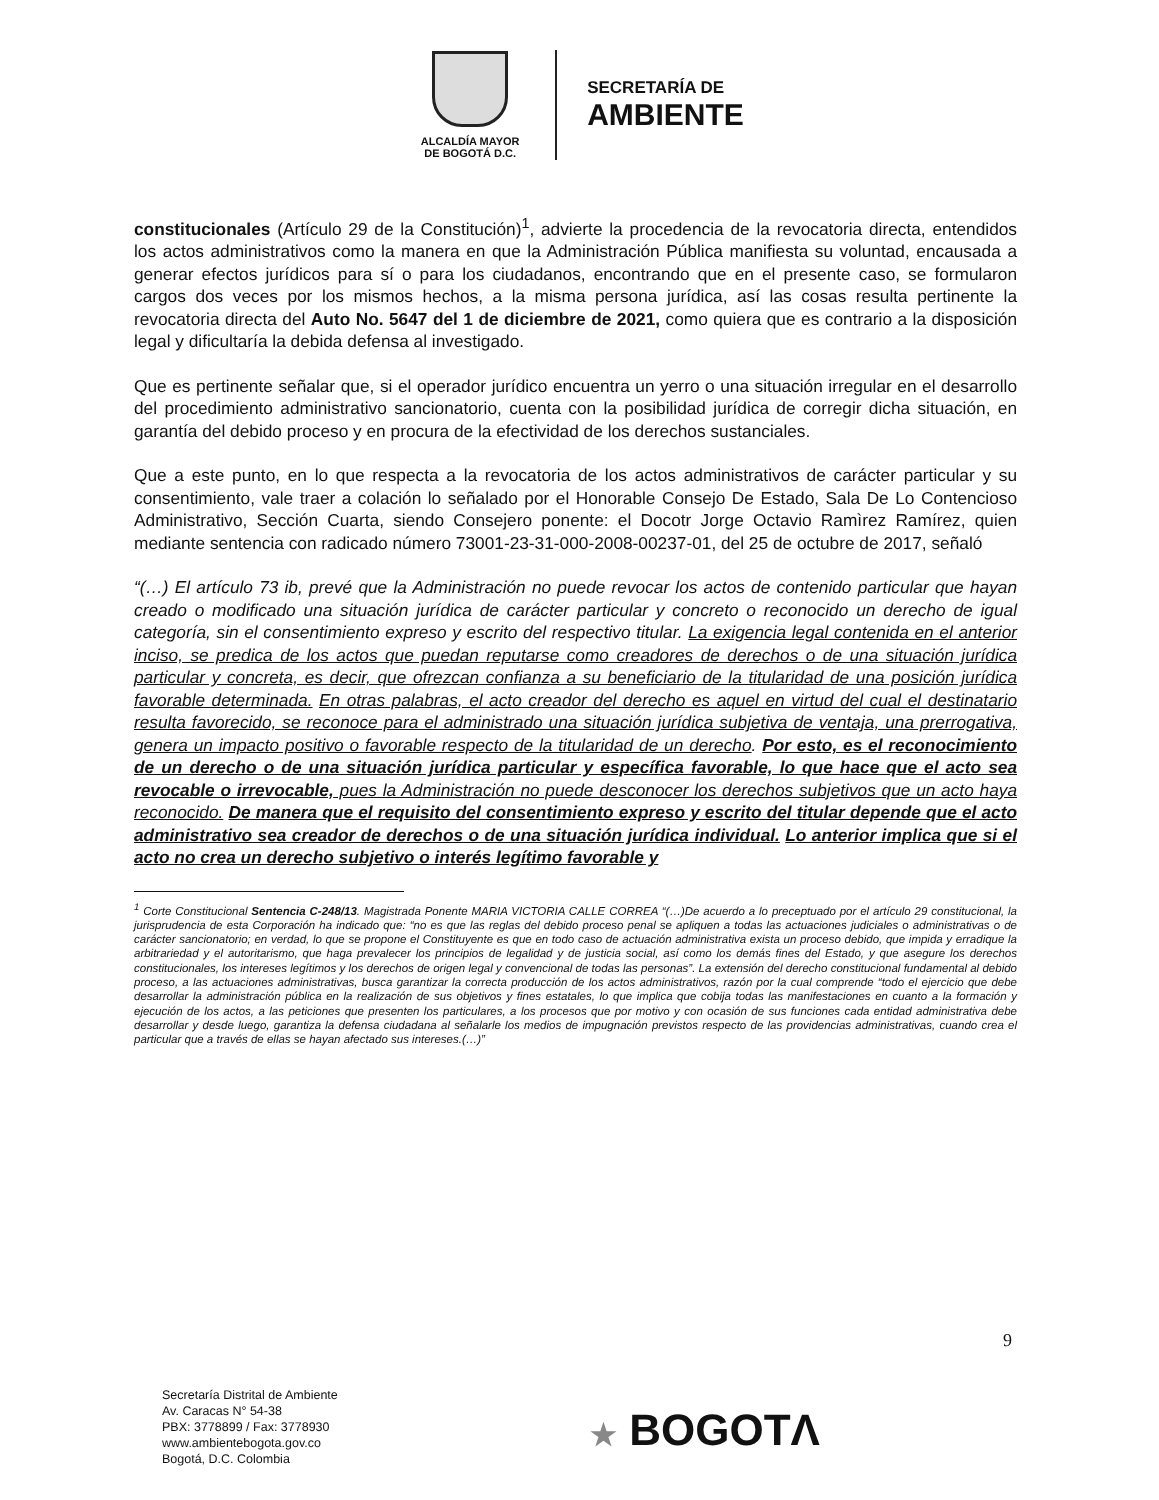ALCALDÍA MAYOR
DE BOGOTÁ D.C.
SECRETARÍA DE
AMBIENTE
constitucionales (Artículo 29 de la Constitución)<sup>1</sup>, advierte la procedencia de la revocatoria directa, entendidos los actos administrativos como la manera en que la Administración Pública manifiesta su voluntad, encausada a generar efectos jurídicos para sí o para los ciudadanos, encontrando que en el presente caso, se formularon cargos dos veces por los mismos hechos, a la misma persona jurídica, así las cosas resulta pertinente la revocatoria directa del Auto No. 5647 del 1 de diciembre de 2021, como quiera que es contrario a la disposición legal y dificultaría la debida defensa al investigado.
Que es pertinente señalar que, si el operador jurídico encuentra un yerro o una situación irregular en el desarrollo del procedimiento administrativo sancionatorio, cuenta con la posibilidad jurídica de corregir dicha situación, en garantía del debido proceso y en procura de la efectividad de los derechos sustanciales.
Que a este punto, en lo que respecta a la revocatoria de los actos administrativos de carácter particular y su consentimiento, vale traer a colación lo señalado por el Honorable Consejo De Estado, Sala De Lo Contencioso Administrativo, Sección Cuarta, siendo Consejero ponente: el Docotr Jorge Octavio Ramìrez Ramírez, quien mediante sentencia con radicado número 73001-23-31-000-2008-00237-01, del 25 de octubre de 2017, señaló
“(…) El artículo 73 ib, prevé que la Administración no puede revocar los actos de contenido particular que hayan creado o modificado una situación jurídica de carácter particular y concreto o reconocido un derecho de igual categoría, sin el consentimiento expreso y escrito del respectivo titular. La exigencia legal contenida en el anterior inciso, se predica de los actos que puedan reputarse como creadores de derechos o de una situación jurídica particular y concreta, es decir, que ofrezcan confianza a su beneficiario de la titularidad de una posición jurídica favorable determinada. En otras palabras, el acto creador del derecho es aquel en virtud del cual el destinatario resulta favorecido, se reconoce para el administrado una situación jurídica subjetiva de ventaja, una prerrogativa, genera un impacto positivo o favorable respecto de la titularidad de un derecho. Por esto, es el reconocimiento de un derecho o de una situación jurídica particular y específica favorable, lo que hace que el acto sea revocable o irrevocable, pues la Administración no puede desconocer los derechos subjetivos que un acto haya reconocido. De manera que el requisito del consentimiento expreso y escrito del titular depende que el acto administrativo sea creador de derechos o de una situación jurídica individual. Lo anterior implica que si el acto no crea un derecho subjetivo o interés legítimo favorable y
<sup>1</sup> Corte Constitucional Sentencia C-248/13. Magistrada Ponente MARIA VICTORIA CALLE CORREA “(…)De acuerdo a lo preceptuado por el artículo 29 constitucional, la jurisprudencia de esta Corporación ha indicado que: “no es que las reglas del debido proceso penal se apliquen a todas las actuaciones judiciales o administrativas o de carácter sancionatorio; en verdad, lo que se propone el Constituyente es que en todo caso de actuación administrativa exista un proceso debido, que impida y erradique la arbitrariedad y el autoritarismo, que haga prevalecer los principios de legalidad y de justicia social, así como los demás fines del Estado, y que asegure los derechos constitucionales, los intereses legítimos y los derechos de origen legal y convencional de todas las personas”. La extensión del derecho constitucional fundamental al debido proceso, a las actuaciones administrativas, busca garantizar la correcta producción de los actos administrativos, razón por la cual comprende “todo el ejercicio que debe desarrollar la administración pública en la realización de sus objetivos y fines estatales, lo que implica que cobija todas las manifestaciones en cuanto a la formación y ejecución de los actos, a las peticiones que presenten los particulares, a los procesos que por motivo y con ocasión de sus funciones cada entidad administrativa debe desarrollar y desde luego, garantiza la defensa ciudadana al señalarle los medios de impugnación previstos respecto de las providencias administrativas, cuando crea el particular que a través de ellas se hayan afectado sus intereses.(…)”
9
Secretaría Distrital de Ambiente
Av. Caracas N° 54-38
PBX: 3778899 / Fax: 3778930
www.ambientebogota.gov.co
Bogotá, D.C. Colombia
★ BOGOTΛ